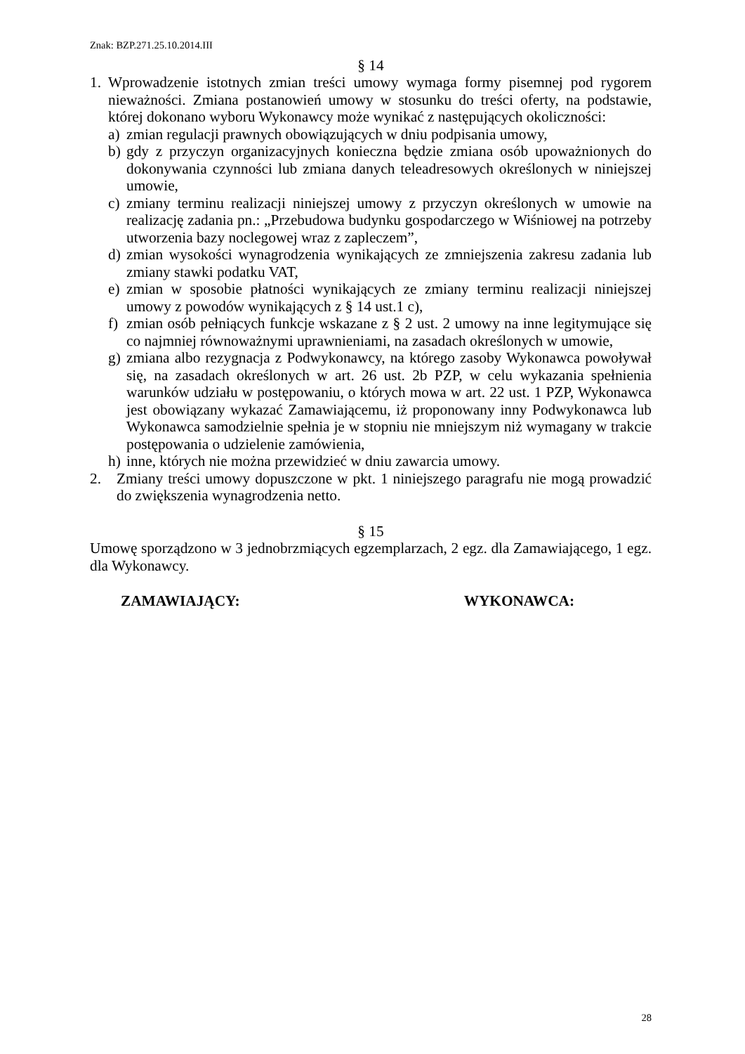Znak: BZP.271.25.10.2014.III
§ 14
1. Wprowadzenie istotnych zmian treści umowy wymaga formy pisemnej pod rygorem nieważności. Zmiana postanowień umowy w stosunku do treści oferty, na podstawie, której dokonano wyboru Wykonawcy może wynikać z następujących okoliczności:
a) zmian regulacji prawnych obowiązujących w dniu podpisania umowy,
b) gdy z przyczyn organizacyjnych konieczna będzie zmiana osób upoważnionych do dokonywania czynności lub zmiana danych teleadresowych określonych w niniejszej umowie,
c) zmiany terminu realizacji niniejszej umowy z przyczyn określonych w umowie na realizację zadania pn.: „Przebudowa budynku gospodarczego w Wiśniowej na potrzeby utworzenia bazy noclegowej wraz z zapleczem”,
d) zmian wysokości wynagrodzenia wynikających ze zmniejszenia zakresu zadania lub zmiany stawki podatku VAT,
e) zmian w sposobie płatności wynikających ze zmiany terminu realizacji niniejszej umowy z powodów wynikających z § 14 ust.1 c),
f) zmian osób pełniących funkcje wskazane z § 2 ust. 2 umowy na inne legitymujące się co najmniej równoważnymi uprawnieniami, na zasadach określonych w umowie,
g) zmiana albo rezygnacja z Podwykonawcy, na którego zasoby Wykonawca powoływał się, na zasadach określonych w art. 26 ust. 2b PZP, w celu wykazania spełnienia warunków udziału w postępowaniu, o których mowa w art. 22 ust. 1 PZP, Wykonawca jest obowiązany wykazać Zamawiającemu, iż proponowany inny Podwykonawca lub Wykonawca samodzielnie spełnia je w stopniu nie mniejszym niż wymagany w trakcie postępowania o udzielenie zamówienia,
h) inne, których nie można przewidzieć w dniu zawarcia umowy.
2. Zmiany treści umowy dopuszczone w pkt. 1 niniejszego paragrafu nie mogą prowadzić do zwiększenia wynagrodzenia netto.
§ 15
Umowę sporządzono w 3 jednobrzmiących egzemplarzach, 2 egz. dla Zamawiającego, 1 egz. dla Wykonawcy.
ZAMAWIAJĄCY: WYKONAWCA:
28